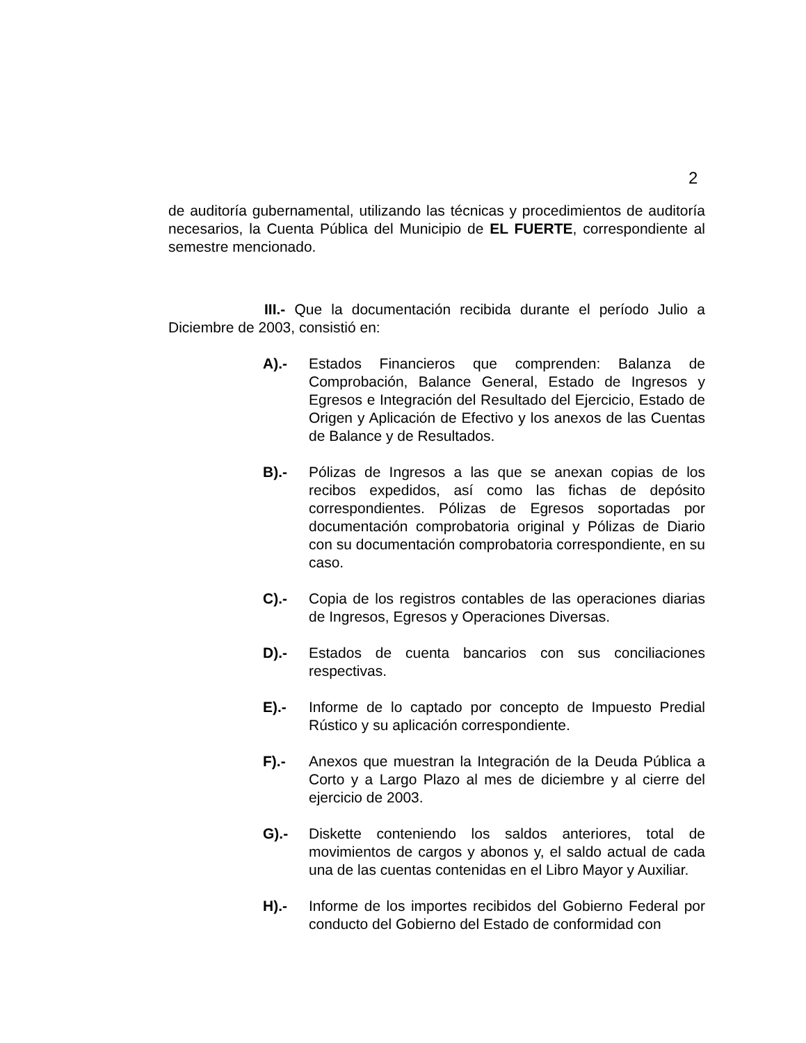2
de auditoría gubernamental, utilizando las técnicas y procedimientos de auditoría necesarios, la Cuenta Pública del Municipio de EL FUERTE, correspondiente al semestre mencionado.
III.- Que la documentación recibida durante el período Julio a Diciembre de 2003, consistió en:
A).- Estados Financieros que comprenden: Balanza de Comprobación, Balance General, Estado de Ingresos y Egresos e Integración del Resultado del Ejercicio, Estado de Origen y Aplicación de Efectivo y los anexos de las Cuentas de Balance y de Resultados.
B).- Pólizas de Ingresos a las que se anexan copias de los recibos expedidos, así como las fichas de depósito correspondientes. Pólizas de Egresos soportadas por documentación comprobatoria original y Pólizas de Diario con su documentación comprobatoria correspondiente, en su caso.
C).- Copia de los registros contables de las operaciones diarias de Ingresos, Egresos y Operaciones Diversas.
D).- Estados de cuenta bancarios con sus conciliaciones respectivas.
E).- Informe de lo captado por concepto de Impuesto Predial Rústico y su aplicación correspondiente.
F).- Anexos que muestran la Integración de la Deuda Pública a Corto y a Largo Plazo al mes de diciembre y al cierre del ejercicio de 2003.
G).- Diskette conteniendo los saldos anteriores, total de movimientos de cargos y abonos y, el saldo actual de cada una de las cuentas contenidas en el Libro Mayor y Auxiliar.
H).- Informe de los importes recibidos del Gobierno Federal por conducto del Gobierno del Estado de conformidad con